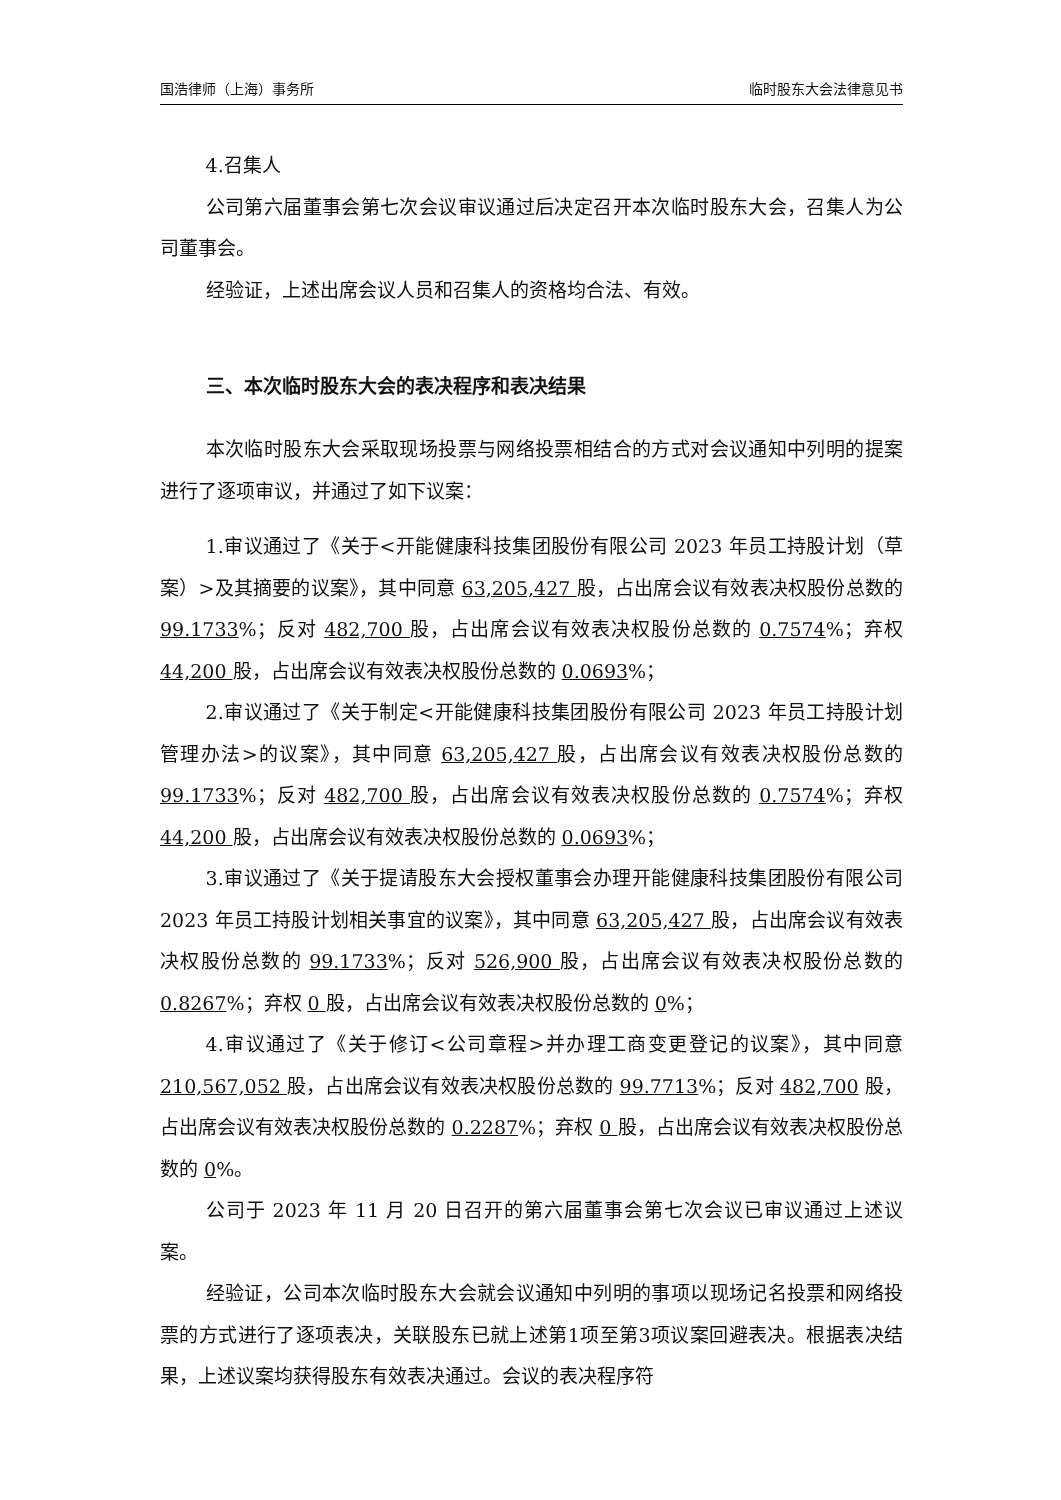国浩律师（上海）事务所 临时股东大会法律意见书
4.召集人
公司第六届董事会第七次会议审议通过后决定召开本次临时股东大会，召集人为公司董事会。
经验证，上述出席会议人员和召集人的资格均合法、有效。
三、本次临时股东大会的表决程序和表决结果
本次临时股东大会采取现场投票与网络投票相结合的方式对会议通知中列明的提案进行了逐项审议，并通过了如下议案：
1.审议通过了《关于<开能健康科技集团股份有限公司 2023 年员工持股计划（草案）>及其摘要的议案》，其中同意 63,205,427 股，占出席会议有效表决权股份总数的 99.1733%；反对 482,700 股，占出席会议有效表决权股份总数的 0.7574%；弃权 44,200 股，占出席会议有效表决权股份总数的 0.0693%；
2.审议通过了《关于制定<开能健康科技集团股份有限公司 2023 年员工持股计划管理办法>的议案》，其中同意 63,205,427 股，占出席会议有效表决权股份总数的 99.1733%；反对 482,700 股，占出席会议有效表决权股份总数的 0.7574%；弃权 44,200 股，占出席会议有效表决权股份总数的 0.0693%；
3.审议通过了《关于提请股东大会授权董事会办理开能健康科技集团股份有限公司 2023 年员工持股计划相关事宜的议案》，其中同意 63,205,427 股，占出席会议有效表决权股份总数的 99.1733%；反对 526,900 股，占出席会议有效表决权股份总数的 0.8267%；弃权 0 股，占出席会议有效表决权股份总数的 0%；
4.审议通过了《关于修订<公司章程>并办理工商变更登记的议案》，其中同意 210,567,052 股，占出席会议有效表决权股份总数的 99.7713%；反对 482,700 股，占出席会议有效表决权股份总数的 0.2287%；弃权 0 股，占出席会议有效表决权股份总数的 0%。
公司于 2023 年 11 月 20 日召开的第六届董事会第七次会议已审议通过上述议案。
经验证，公司本次临时股东大会就会议通知中列明的事项以现场记名投票和网络投票的方式进行了逐项表决，关联股东已就上述第1项至第3项议案回避表决。根据表决结果，上述议案均获得股东有效表决通过。会议的表决程序符